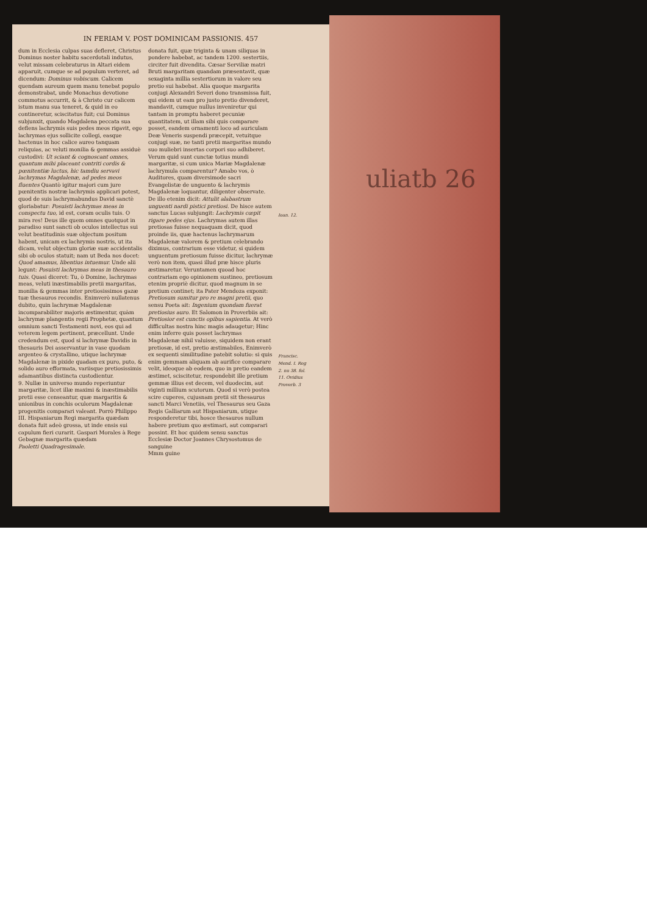uliatb 26
IN FERIAM V. POST DOMINICAM PASSIONIS. 457
dum in Ecclesia culpas suas defleret, Christus Dominus noster habitu sacerdotali indutus, velut missam celebraturus in Altari eidem apparuit, cumque se ad populum verteret, ad dicendum: Dominus vobiscum. Calicem quendam aureum quem manu tenebat populo demonstrabat, unde Monachus devotione commotus accurrit, & à Christo cur calicem istum manu sua teneret, & quid in eo contineretur, sciscitatus fuit; cui Dominus subjunxit, quando Magdalena peccata sua deflens lachrymis suis pedes meos rigavit, ego lachrymas ejus sollicite collegi, easque hactenus in hoc calice aureo tanquam reliquias, ac veluti monilia & gemmas assiduè custodivi: Ut sciant & cognoscant omnes, quantum mihi placeant contriti cordis & pœnitentiæ luctus, hic tamdiu servavi lachrymas Magdalenæ, ad pedes meos fluentes Quantò igitur majori cum jure pœnitentis nostræ lachrymis applicari potest, quod de suis lachrymabundus David sanctè gloriabatur: Posuisti lachrymas meas in conspectu tuo, id est, coram oculis tuis. O mira res! Deus ille quem omnes quotquot in paradiso sunt sancti ob oculos intellectus sui velut beatitudinis suæ objectum positum habent, unicam ex lachrymis nostris, ut ita dicam, velut objectum gloriæ suæ accidentalis sibi ob oculos statuit; nam ut Beda nos docet: Quod amamus, libentius intuemur. Unde alii legunt: Posuisti lachrymas meas in thesauro tuis. Quasi diceret: Tu, ò Domine, lachrymas meas, veluti inæstimabilis pretii margaritas, monilia & gemmas inter pretiosissimos gazæ tuæ thesauros recondis. Enimverò nullatenus dubito, quin lachrymæ Magdalenæ incomparabiliter majoris æstimentur, quàm lachrymæ plangentis regii Prophetæ, quantum omnium sancti Testamenti novi, eos qui ad veterem legem pertinent, præcellunt. Unde credendum est, quod si lachrymæ Davidis in thesauris Dei asservantur in vase quodam argenteo & crystallino, utique lachrymæ Magdalenæ in pixide quadam ex puro, puto, & solido auro efformata, variisque pretiosissimis adamantibus distincta custodientur.
9. Nullæ in universo mundo reperiuntur margaritæ, licet illæ maximi & inæstimabilis pretii esse censeantur, quæ margaritis & unionibus in conchis oculorum Magdalenæ progenitis comparari valeant. Porrò Philippo III. Hispaniarum Regi margarita quædam donata fuit adeò grossa, ut inde ensis sui capulum fieri curarit. Gaspari Morales à Rege Gebagnæ margarita quædam
Paoletti Quadragesimale.
donata fuit, quæ triginta & unam siliquas in pondere habebat, ac tandem 1200. sestertiis, circiter fuit divendita. Cæsar Serviliæ matri Bruti margaritam quandam præsentavit, quæ sexaginta millia sestertiorum in valore seu pretio sui habebat. Alia quoque margarita conjugi Alexandri Severi dono transmissa fuit, qui eidem ut eam pro justo pretio divenderet, mandavit, cumque nullus inveniretur qui tantam in promptu haberet pecuniæ quantitatem, ut illam sibi quis comparare posset, eandem ornamenti loco ad auriculam Deæ Veneris suspendi præcepit, vetuitque conjugi suæ, ne tanti pretii margaritas mundo suo muliebri insertas corpori suo adhiberet. Verum quid sunt cunctæ totius mundi margaritæ, si cum unica Mariæ Magdalenæ lachrymula comparentur? Amabo vos, ò Auditores, quam diversimode sacri Evangelistæ de unguento & lachrymis Magdalenæ loquantur, diligenter observate. De illo etenim dicit: Attulit alabastrum unguenti nardi pistici pretiosi. De hisce autem sanctus Lucas subjungit: Lachrymis cœpit rigare pedes ejus. Lachrymas autem illas pretiosas fuisse nequaquam dicit, quod proinde iis, quæ hactenus lachrymarum Magdalenæ valorem & pretium celebrando diximus, contrarium esse videtur, si quidem unguentum pretiosum fuisse dicitur, lachrymæ verò non item, quasi illud præ hisce pluris æstimaretur. Veruntamen quoad hoc contrariam ego opinionem sustineo, pretiosum etenim propriè dicitur, quod magnum in se pretium continet; ita Pater Mendoza exponit: Pretiosum sumitur pro re magni pretii, quo sensu Poeta ait: Ingenium quondam fuerat pretiosius auro. Et Salomon in Proverbiis ait: Pretiosior est cunctis opibus sapientia. At verò difficultas nostra hinc magis adaugetur; Hinc enim inferre quis posset lachrymas Magdalenæ nihil valuisse, siquidem non erant pretiosæ, id est, pretio æstimabiles, Enimverò ex sequenti similitudine patebit solutio: si quis enim gemmam aliquam ab aurifice comparare velit, ideoque ab eodem, quo in pretio eandem æstimet, sciscitetur, respondebit ille pretium gemmæ illius est decem, vel duodecim, aut viginti millium scutorum. Quod si verò postea scire cuperes, cujusnam pretii sit thesaurus sancti Marci Venetiis, vel Thesaurus seu Gaza Regis Galliarum aut Hispaniarum, utique responderetur tibi, hosce thesauros nullum habere pretium quo æstimari, aut comparari possint. Et hoc quidem sensu sanctus Ecclesiæ Doctor Joannes Chrysostomus de sanguine
Mmm guine
Ioan. 12.
Francisc. Mend. I. Reg 2. nu 38. fol. 11. Ovidius Proverb. 3